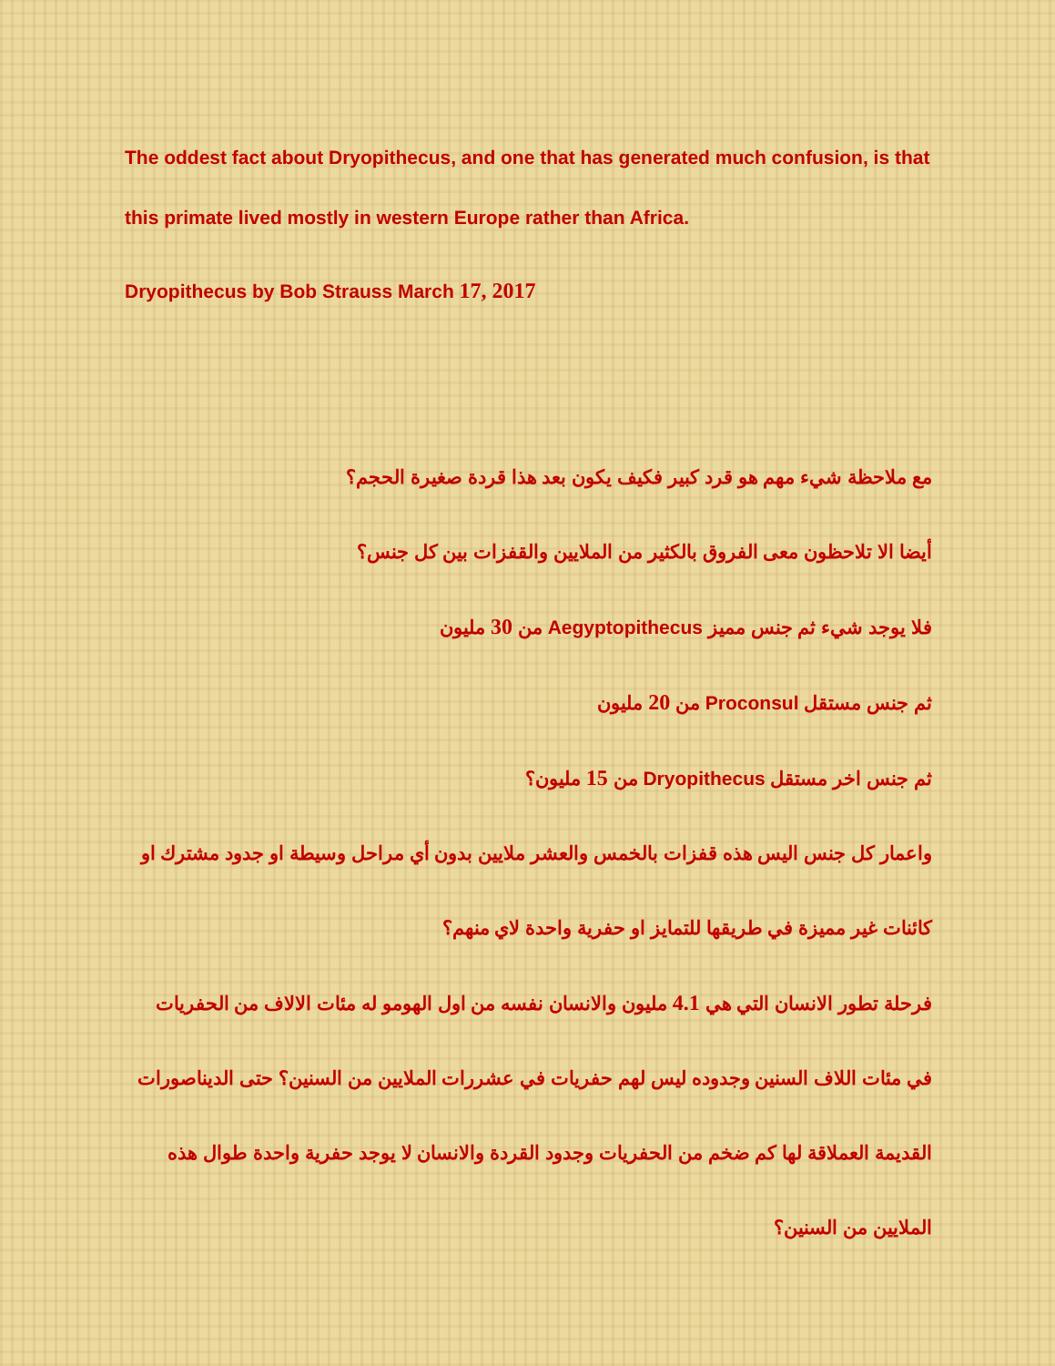The oddest fact about Dryopithecus, and one that has generated much confusion, is that this primate lived mostly in western Europe rather than Africa.
Dryopithecus by Bob Strauss March 17, 2017
مع ملاحظة شيء مهم هو قرد كبير فكيف يكون بعد هذا قردة صغيرة الحجم؟
أيضا الا تلاحظون معى الفروق بالكثير من الملايين والقفزات بين كل جنس؟
فلا يوجد شيء ثم جنس مميز Aegyptopithecus من 30 مليون
ثم جنس مستقل Proconsul من 20 مليون
ثم جنس اخر مستقل Dryopithecus من 15 مليون؟
واعمار كل جنس اليس هذه قفزات بالخمس والعشر ملايين بدون أي مراحل وسيطة او جدود مشترك او كائنات غير مميزة في طريقها للتمايز او حفرية واحدة لاي منهم؟
فرحلة تطور الانسان التي هي 4.1 مليون والانسان نفسه من اول الهومو له مئات الالاف من الحفريات في مئات اللاف السنين وجدوده ليس لهم حفريات في عشررات الملايين من السنين؟ حتى الديناصورات القديمة العملاقة لها كم ضخم من الحفريات وجدود القردة والانسان لا يوجد حفرية واحدة طوال هذه الملايين من السنين؟